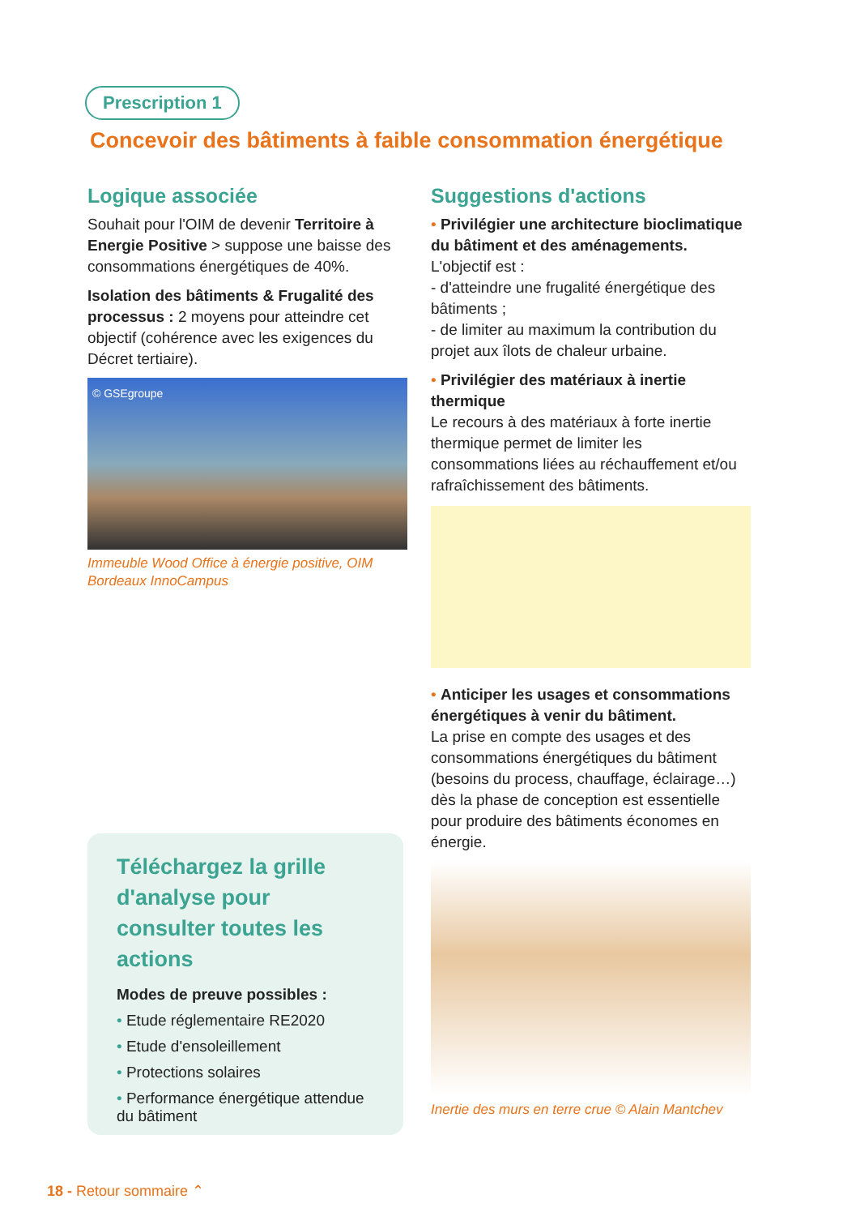Prescription 1
Concevoir des bâtiments à faible consommation énergétique
Logique associée
Souhait pour l'OIM de devenir Territoire à Energie Positive > suppose une baisse des consommations énergétiques de 40%.
Isolation des bâtiments & Frugalité des processus : 2 moyens pour atteindre cet objectif (cohérence avec les exigences du Décret tertiaire).
© GSEgroupe
Immeuble Wood Office à énergie positive, OIM Bordeaux InnoCampus
Suggestions d'actions
• Privilégier une architecture bioclimatique du bâtiment et des aménagements.
L'objectif est :
- d'atteindre une frugalité énergétique des bâtiments ;
- de limiter au maximum la contribution du projet aux îlots de chaleur urbaine.
• Privilégier des matériaux à inertie thermique
Le recours à des matériaux à forte inertie thermique permet de limiter les consommations liées au réchauffement et/ou rafraîchissement des bâtiments.
• Anticiper les usages et consommations énergétiques à venir du bâtiment.
La prise en compte des usages et des consommations énergétiques du bâtiment (besoins du process, chauffage, éclairage…) dès la phase de conception est essentielle pour produire des bâtiments économes en énergie.
Inertie des murs en terre crue © Alain Mantchev
Téléchargez la grille d'analyse pour consulter toutes les actions
Modes de preuve possibles :
• Etude réglementaire RE2020
• Etude d'ensoleillement
• Protections solaires
• Performance énergétique attendue du bâtiment
18 - Retour sommaire ⌃